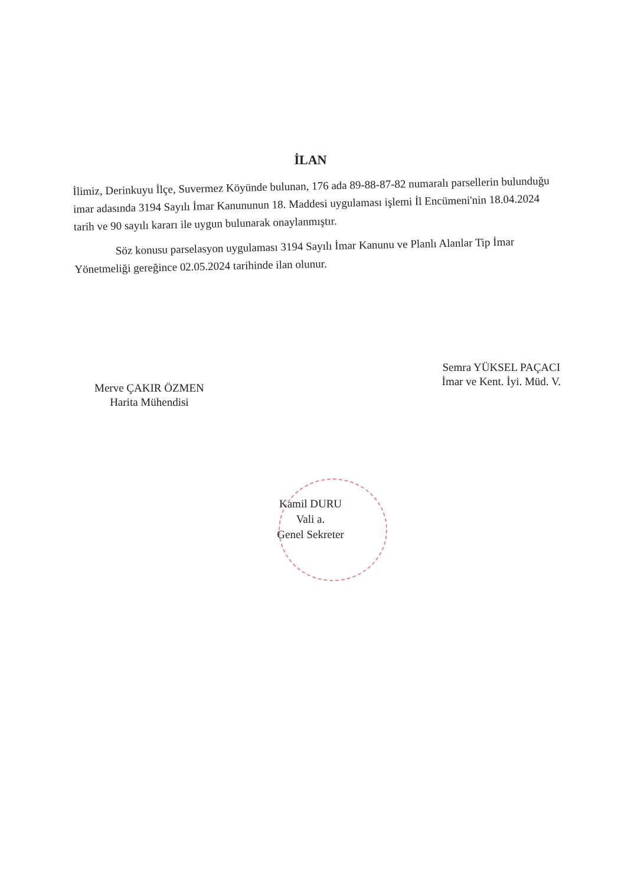İLAN
İlimiz, Derinkuyu İlçe, Suvermez Köyünde bulunan, 176 ada 89-88-87-82 numaralı parsellerin bulunduğu imar adasında 3194 Sayılı İmar Kanununun 18. Maddesi uygulaması işlemi İl Encümeni'nin 18.04.2024 tarih ve 90 sayılı kararı ile uygun bulunarak onaylanmıştır.
Söz konusu parselasyon uygulaması 3194 Sayılı İmar Kanunu ve Planlı Alanlar Tip İmar Yönetmeliği gereğince 02.05.2024 tarihinde ilan olunur.
Merve ÇAKIR ÖZMEN
Harita Mühendisi
Semra YÜKSEL PAÇACI
İmar ve Kent. İyi. Müd. V.
Kamil DURU
Vali a.
Genel Sekreter